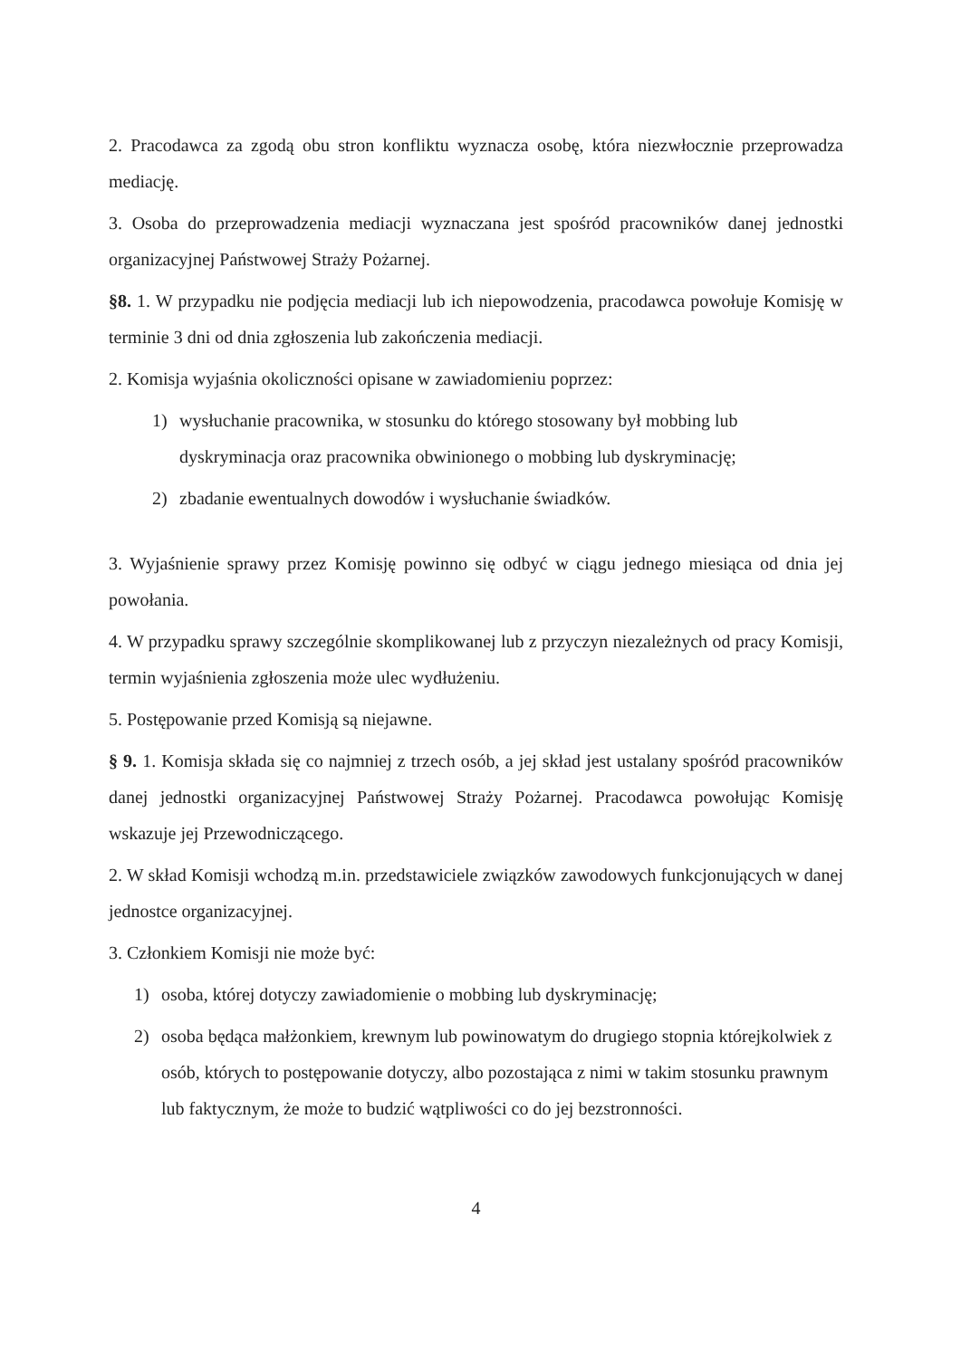2. Pracodawca za zgodą obu stron konfliktu wyznacza osobę, która niezwłocznie przeprowadza mediację.
3. Osoba do przeprowadzenia mediacji wyznaczana jest spośród pracowników danej jednostki organizacyjnej Państwowej Straży Pożarnej.
§8. 1. W przypadku nie podjęcia mediacji lub ich niepowodzenia, pracodawca powołuje Komisję w terminie 3 dni od dnia zgłoszenia lub zakończenia mediacji.
2. Komisja wyjaśnia okoliczności opisane w zawiadomieniu poprzez:
1) wysłuchanie pracownika, w stosunku do którego stosowany był mobbing lub dyskryminacja oraz pracownika obwinionego o mobbing lub dyskryminację;
2) zbadanie ewentualnych dowodów i wysłuchanie świadków.
3. Wyjaśnienie sprawy przez Komisję powinno się odbyć w ciągu jednego miesiąca od dnia jej powołania.
4. W przypadku sprawy szczególnie skomplikowanej lub z przyczyn niezależnych od pracy Komisji, termin wyjaśnienia zgłoszenia może ulec wydłużeniu.
5. Postępowanie przed Komisją są niejawne.
§ 9. 1. Komisja składa się co najmniej z trzech osób, a jej skład jest ustalany spośród pracowników danej jednostki organizacyjnej Państwowej Straży Pożarnej. Pracodawca powołując Komisję wskazuje jej Przewodniczącego.
2. W skład Komisji wchodzą m.in. przedstawiciele związków zawodowych funkcjonujących w danej jednostce organizacyjnej.
3. Członkiem Komisji nie może być:
1) osoba, której dotyczy zawiadomienie o mobbing lub dyskryminację;
2) osoba będąca małżonkiem, krewnym lub powinowatym do drugiego stopnia którejkolwiek z osób, których to postępowanie dotyczy, albo pozostająca z nimi w takim stosunku prawnym lub faktycznym, że może to budzić wątpliwości co do jej bezstronności.
4